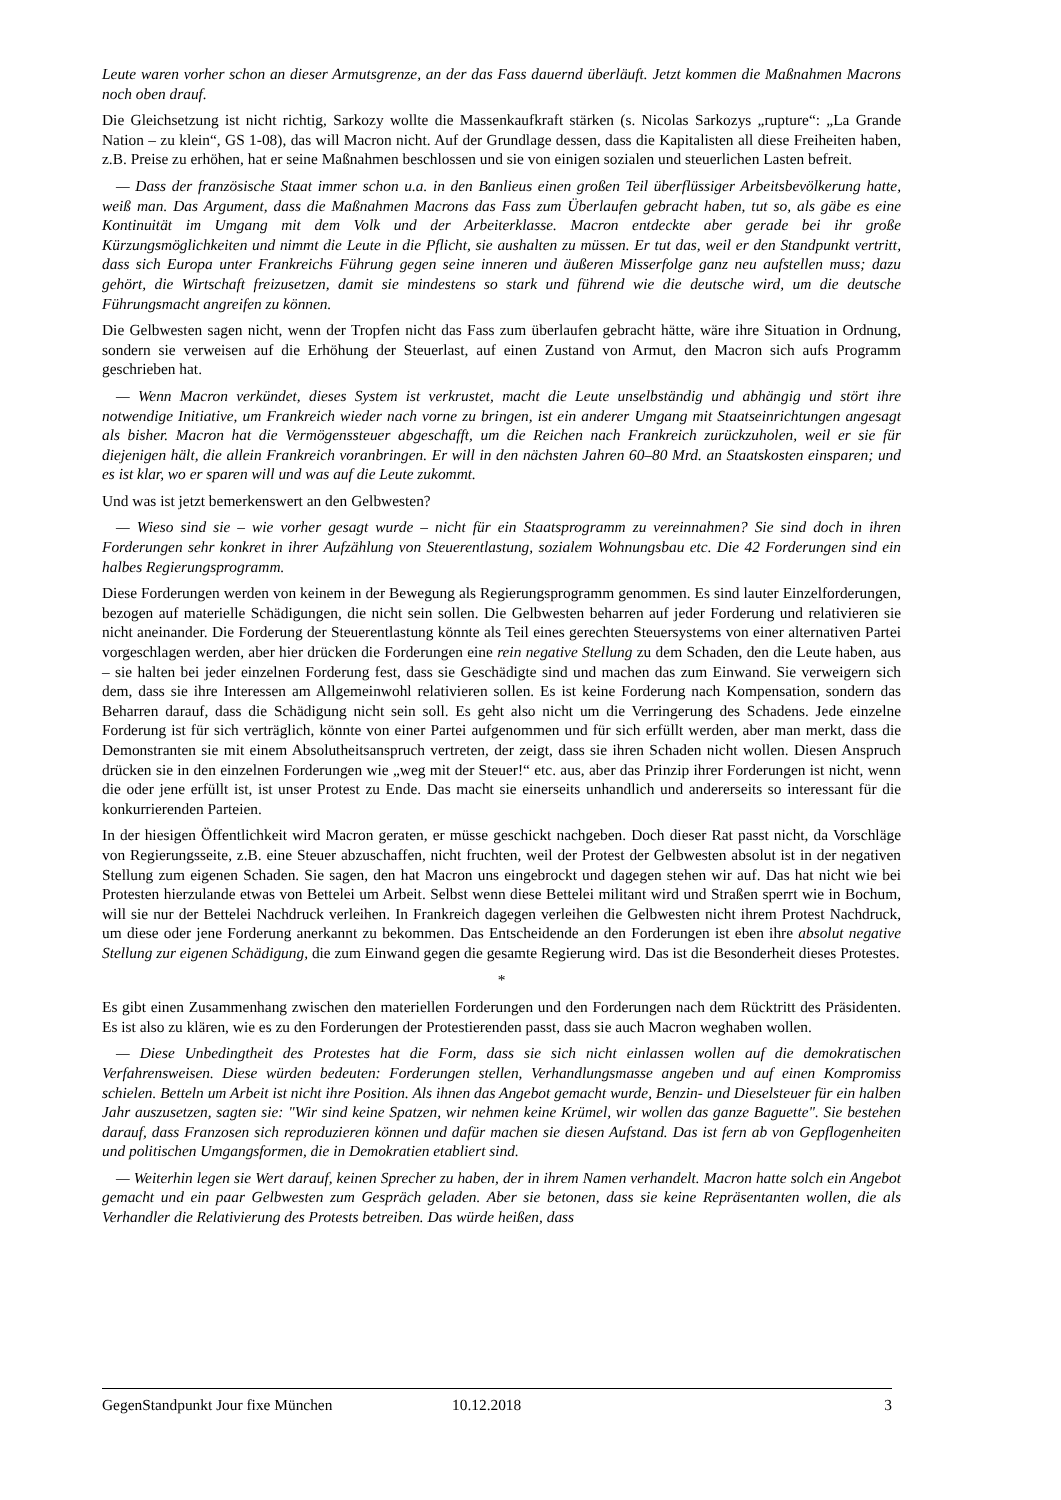Leute waren vorher schon an dieser Armutsgrenze, an der das Fass dauernd überläuft. Jetzt kommen die Maßnahmen Macrons noch oben drauf.
Die Gleichsetzung ist nicht richtig, Sarkozy wollte die Massenkaufkraft stärken (s. Nicolas Sarkozys „rupture“: „La Grande Nation – zu klein“, GS 1-08), das will Macron nicht. Auf der Grundlage dessen, dass die Kapitalisten all diese Freiheiten haben, z.B. Preise zu erhöhen, hat er seine Maßnahmen beschlossen und sie von einigen sozialen und steuerlichen Lasten befreit.
— Dass der französische Staat immer schon u.a. in den Banlieus einen großen Teil überflüssiger Arbeitsbevölkerung hatte, weiß man. Das Argument, dass die Maßnahmen Macrons das Fass zum Überlaufen gebracht haben, tut so, als gäbe es eine Kontinuität im Umgang mit dem Volk und der Arbeiterklasse. Macron entdeckte aber gerade bei ihr große Kürzungsmöglichkeiten und nimmt die Leute in die Pflicht, sie aushalten zu müssen. Er tut das, weil er den Standpunkt vertritt, dass sich Europa unter Frankreichs Führung gegen seine inneren und äußeren Misserfolge ganz neu aufstellen muss; dazu gehört, die Wirtschaft freizusetzen, damit sie mindestens so stark und führend wie die deutsche wird, um die deutsche Führungsmacht angreifen zu können.
Die Gelbwesten sagen nicht, wenn der Tropfen nicht das Fass zum überlaufen gebracht hätte, wäre ihre Situation in Ordnung, sondern sie verweisen auf die Erhöhung der Steuerlast, auf einen Zustand von Armut, den Macron sich aufs Programm geschrieben hat.
— Wenn Macron verkündet, dieses System ist verkrustet, macht die Leute unselbständig und abhängig und stört ihre notwendige Initiative, um Frankreich wieder nach vorne zu bringen, ist ein anderer Umgang mit Staatseinrichtungen angesagt als bisher. Macron hat die Vermögenssteuer abgeschafft, um die Reichen nach Frankreich zurückzuholen, weil er sie für diejenigen hält, die allein Frankreich voranbringen. Er will in den nächsten Jahren 60–80 Mrd. an Staatskosten einsparen; und es ist klar, wo er sparen will und was auf die Leute zukommt.
Und was ist jetzt bemerkenswert an den Gelbwesten?
— Wieso sind sie – wie vorher gesagt wurde – nicht für ein Staatsprogramm zu vereinnahmen? Sie sind doch in ihren Forderungen sehr konkret in ihrer Aufzählung von Steuerentlastung, sozialem Wohnungsbau etc. Die 42 Forderungen sind ein halbes Regierungsprogramm.
Diese Forderungen werden von keinem in der Bewegung als Regierungsprogramm genommen. Es sind lauter Einzelforderungen, bezogen auf materielle Schädigungen, die nicht sein sollen. Die Gelbwesten beharren auf jeder Forderung und relativieren sie nicht aneinander. Die Forderung der Steuerentlastung könnte als Teil eines gerechten Steuersystems von einer alternativen Partei vorgeschlagen werden, aber hier drücken die Forderungen eine rein negative Stellung zu dem Schaden, den die Leute haben, aus – sie halten bei jeder einzelnen Forderung fest, dass sie Geschädigte sind und machen das zum Einwand. Sie verweigern sich dem, dass sie ihre Interessen am Allgemeinwohl relativieren sollen. Es ist keine Forderung nach Kompensation, sondern das Beharren darauf, dass die Schädigung nicht sein soll. Es geht also nicht um die Verringerung des Schadens. Jede einzelne Forderung ist für sich verträglich, könnte von einer Partei aufgenommen und für sich erfüllt werden, aber man merkt, dass die Demonstranten sie mit einem Absolutheitsanspruch vertreten, der zeigt, dass sie ihren Schaden nicht wollen. Diesen Anspruch drücken sie in den einzelnen Forderungen wie „weg mit der Steuer!“ etc. aus, aber das Prinzip ihrer Forderungen ist nicht, wenn die oder jene erfüllt ist, ist unser Protest zu Ende. Das macht sie einerseits unhandlich und andererseits so interessant für die konkurrierenden Parteien.
In der hiesigen Öffentlichkeit wird Macron geraten, er müsse geschickt nachgeben. Doch dieser Rat passt nicht, da Vorschläge von Regierungsseite, z.B. eine Steuer abzuschaffen, nicht fruchten, weil der Protest der Gelbwesten absolut ist in der negativen Stellung zum eigenen Schaden. Sie sagen, den hat Macron uns eingebrockt und dagegen stehen wir auf. Das hat nicht wie bei Protesten hierzulande etwas von Bettelei um Arbeit. Selbst wenn diese Bettelei militant wird und Straßen sperrt wie in Bochum, will sie nur der Bettelei Nachdruck verleihen. In Frankreich dagegen verleihen die Gelbwesten nicht ihrem Protest Nachdruck, um diese oder jene Forderung anerkannt zu bekommen. Das Entscheidende an den Forderungen ist eben ihre absolut negative Stellung zur eigenen Schädigung, die zum Einwand gegen die gesamte Regierung wird. Das ist die Besonderheit dieses Protestes.
*
Es gibt einen Zusammenhang zwischen den materiellen Forderungen und den Forderungen nach dem Rücktritt des Präsidenten. Es ist also zu klären, wie es zu den Forderungen der Protestierenden passt, dass sie auch Macron weghaben wollen.
— Diese Unbedingtheit des Protestes hat die Form, dass sie sich nicht einlassen wollen auf die demokratischen Verfahrensweisen. Diese würden bedeuten: Forderungen stellen, Verhandlungsmasse angeben und auf einen Kompromiss schielen. Betteln um Arbeit ist nicht ihre Position. Als ihnen das Angebot gemacht wurde, Benzin- und Dieselsteuer für ein halben Jahr auszusetzen, sagten sie: "Wir sind keine Spatzen, wir nehmen keine Krümel, wir wollen das ganze Baguette". Sie bestehen darauf, dass Franzosen sich reproduzieren können und dafür machen sie diesen Aufstand. Das ist fern ab von Gepflogenheiten und politischen Umgangsformen, die in Demokratien etabliert sind.
— Weiterhin legen sie Wert darauf, keinen Sprecher zu haben, der in ihrem Namen verhandelt. Macron hatte solch ein Angebot gemacht und ein paar Gelbwesten zum Gespräch geladen. Aber sie betonen, dass sie keine Repräsentanten wollen, die als Verhandler die Relativierung des Protests betreiben. Das würde heißen, dass
GegenStandpunkt Jour fixe München 10.12.2018 3